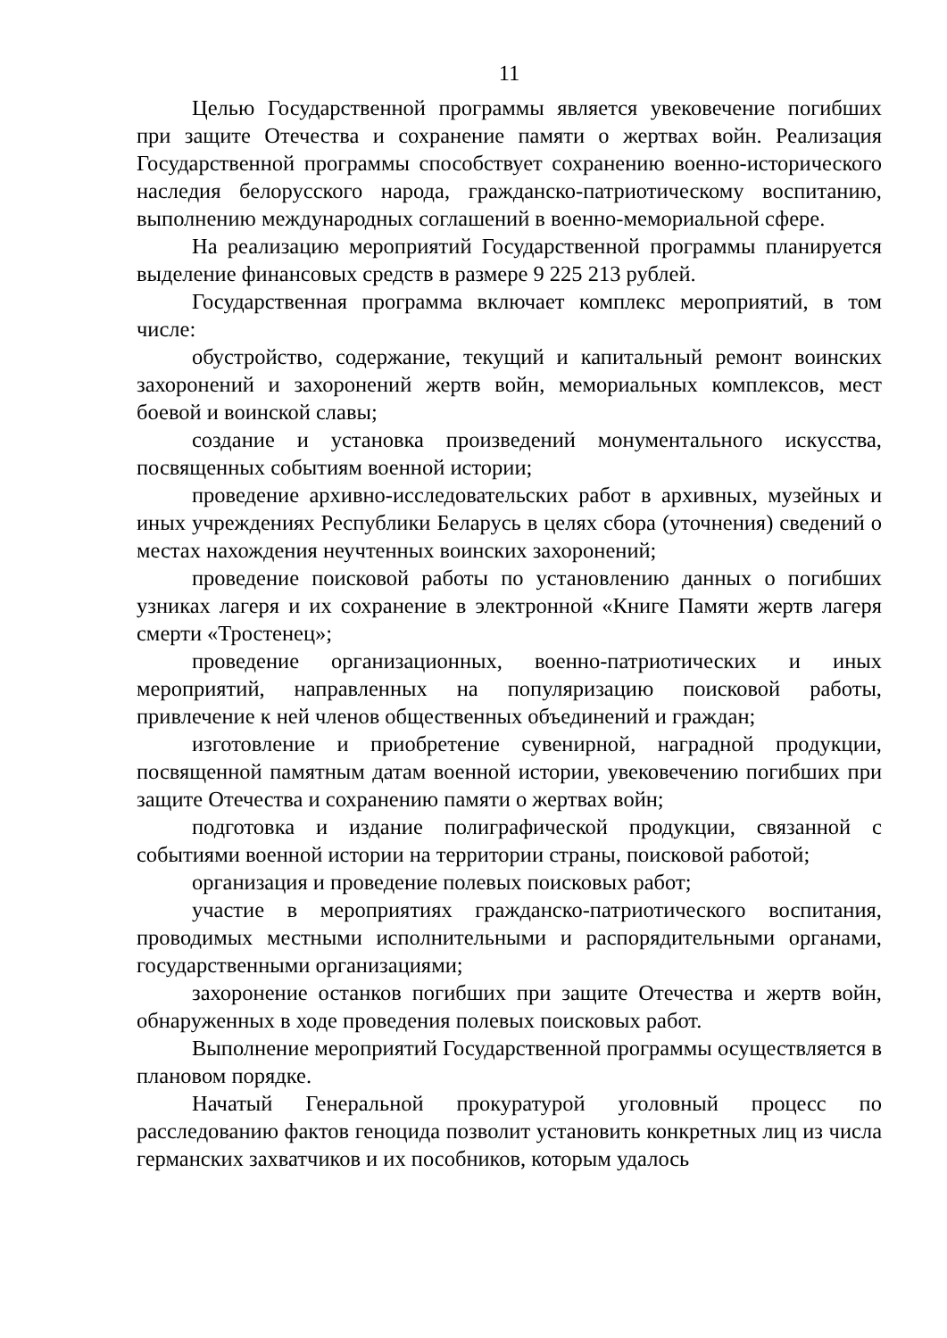11
Целью Государственной программы является увековечение погибших при защите Отечества и сохранение памяти о жертвах войн. Реализация Государственной программы способствует сохранению военно-исторического наследия белорусского народа, гражданско-патриотическому воспитанию, выполнению международных соглашений в военно-мемориальной сфере.
На реализацию мероприятий Государственной программы планируется выделение финансовых средств в размере 9 225 213 рублей.
Государственная программа включает комплекс мероприятий, в том числе:
обустройство, содержание, текущий и капитальный ремонт воинских захоронений и захоронений жертв войн, мемориальных комплексов, мест боевой и воинской славы;
создание и установка произведений монументального искусства, посвященных событиям военной истории;
проведение архивно-исследовательских работ в архивных, музейных и иных учреждениях Республики Беларусь в целях сбора (уточнения) сведений о местах нахождения неучтенных воинских захоронений;
проведение поисковой работы по установлению данных о погибших узниках лагеря и их сохранение в электронной «Книге Памяти жертв лагеря смерти «Тростенец»;
проведение организационных, военно-патриотических и иных мероприятий, направленных на популяризацию поисковой работы, привлечение к ней членов общественных объединений и граждан;
изготовление и приобретение сувенирной, наградной продукции, посвященной памятным датам военной истории, увековечению погибших при защите Отечества и сохранению памяти о жертвах войн;
подготовка и издание полиграфической продукции, связанной с событиями военной истории на территории страны, поисковой работой;
организация и проведение полевых поисковых работ;
участие в мероприятиях гражданско-патриотического воспитания, проводимых местными исполнительными и распорядительными органами, государственными организациями;
захоронение останков погибших при защите Отечества и жертв войн, обнаруженных в ходе проведения полевых поисковых работ.
Выполнение мероприятий Государственной программы осуществляется в плановом порядке.
Начатый Генеральной прокуратурой уголовный процесс по расследованию фактов геноцида позволит установить конкретных лиц из числа германских захватчиков и их пособников, которым удалось